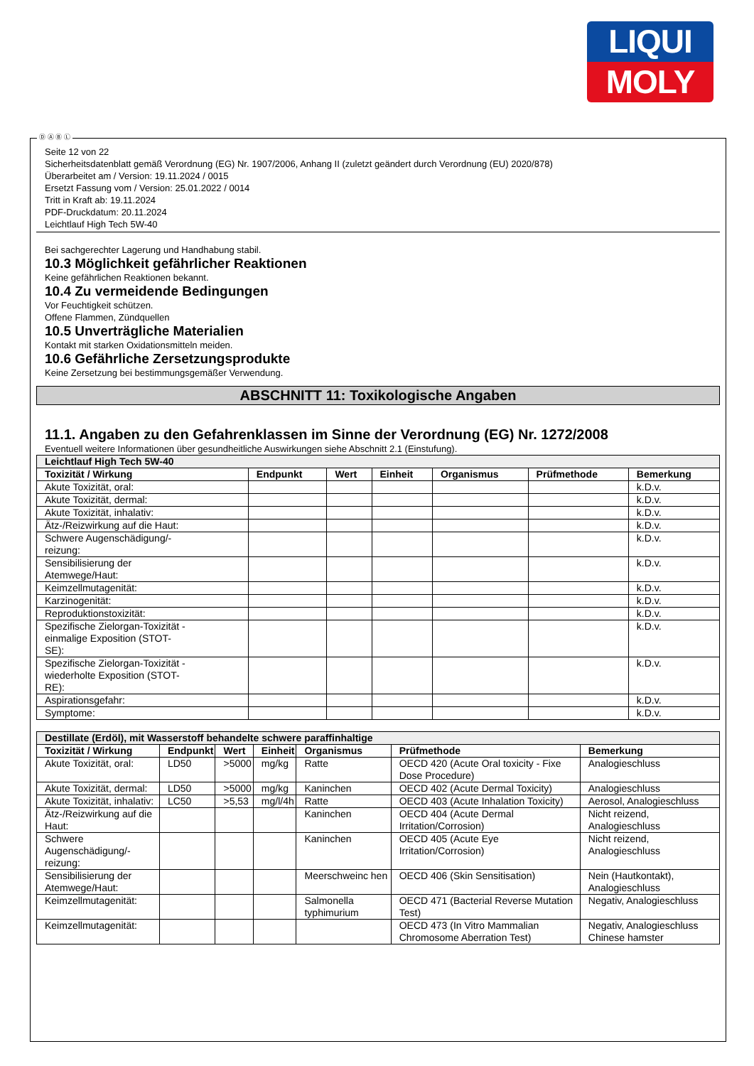LIQUI
MOLY
Seite 12 von 22
Sicherheitsdatenblatt gemäß Verordnung (EG) Nr. 1907/2006, Anhang II (zuletzt geändert durch Verordnung (EU) 2020/878)
Überarbeitet am / Version: 19.11.2024 / 0015
Ersetzt Fassung vom / Version: 25.01.2022 / 0014
Tritt in Kraft ab: 19.11.2024
PDF-Druckdatum: 20.11.2024
Leichtlauf High Tech 5W-40
Bei sachgerechter Lagerung und Handhabung stabil.
10.3 Möglichkeit gefährlicher Reaktionen
Keine gefährlichen Reaktionen bekannt.
10.4 Zu vermeidende Bedingungen
Vor Feuchtigkeit schützen.
Offene Flammen, Zündquellen
10.5 Unverträgliche Materialien
Kontakt mit starken Oxidationsmitteln meiden.
10.6 Gefährliche Zersetzungsprodukte
Keine Zersetzung bei bestimmungsgemäßer Verwendung.
ABSCHNITT 11: Toxikologische Angaben
11.1. Angaben zu den Gefahrenklassen im Sinne der Verordnung (EG) Nr. 1272/2008
Eventuell weitere Informationen über gesundheitliche Auswirkungen siehe Abschnitt 2.1 (Einstufung).
| Leichtlauf High Tech 5W-40 | | | | | | |
| Toxizität / Wirkung | Endpunkt | Wert | Einheit | Organismus | Prüfmethode | Bemerkung |
| Akute Toxizität, oral: | | | | | | k.D.v. |
| Akute Toxizität, dermal: | | | | | | k.D.v. |
| Akute Toxizität, inhalativ: | | | | | | k.D.v. |
| Ätz-/Reizwirkung auf die Haut: | | | | | | k.D.v. |
| Schwere Augenschädigung/- reizung: | | | | | | k.D.v. |
| Sensibilisierung der Atemwege/Haut: | | | | | | k.D.v. |
| Keimzellmutagenität: | | | | | | k.D.v. |
| Karzinogenität: | | | | | | k.D.v. |
| Reproduktionstoxizität: | | | | | | k.D.v. |
| Spezifische Zielorgan-Toxizität - einmalige Exposition (STOT- SE): | | | | | | k.D.v. |
| Spezifische Zielorgan-Toxizität - wiederholte Exposition (STOT- RE): | | | | | | k.D.v. |
| Aspirationsgefahr: | | | | | | k.D.v. |
| Symptome: | | | | | | k.D.v. |
| Destillate (Erdöl), mit Wasserstoff behandelte schwere paraffinhaltige | | | | | | |
| Toxizität / Wirkung | Endpunkt | Wert | Einheit | Organismus | Prüfmethode | Bemerkung |
| Akute Toxizität, oral: | LD50 | >5000 | mg/kg | Ratte | OECD 420 (Acute Oral toxicity - Fixe Dose Procedure) | Analogieschluss |
| Akute Toxizität, dermal: | LD50 | >5000 | mg/kg | Kaninchen | OECD 402 (Acute Dermal Toxicity) | Analogieschluss |
| Akute Toxizität, inhalativ: | LC50 | >5,53 | mg/l/4h | Ratte | OECD 403 (Acute Inhalation Toxicity) | Aerosol, Analogieschluss |
| Ätz-/Reizwirkung auf die Haut: | | | | Kaninchen | OECD 404 (Acute Dermal Irritation/Corrosion) | Nicht reizend, Analogieschluss |
| Schwere Augenschädigung/- reizung: | | | | Kaninchen | OECD 405 (Acute Eye Irritation/Corrosion) | Nicht reizend, Analogieschluss |
| Sensibilisierung der Atemwege/Haut: | | | | Meerschweinc hen | OECD 406 (Skin Sensitisation) | Nein (Hautkontakt), Analogieschluss |
| Keimzellmutagenität: | | | | Salmonella typhimurium | OECD 471 (Bacterial Reverse Mutation Test) | Negativ, Analogieschluss |
| Keimzellmutagenität: | | | | | OECD 473 (In Vitro Mammalian Chromosome Aberration Test) | Negativ, Analogieschluss Chinese hamster |
Ⓓ Ⓐ Ⓑ Ⓛ